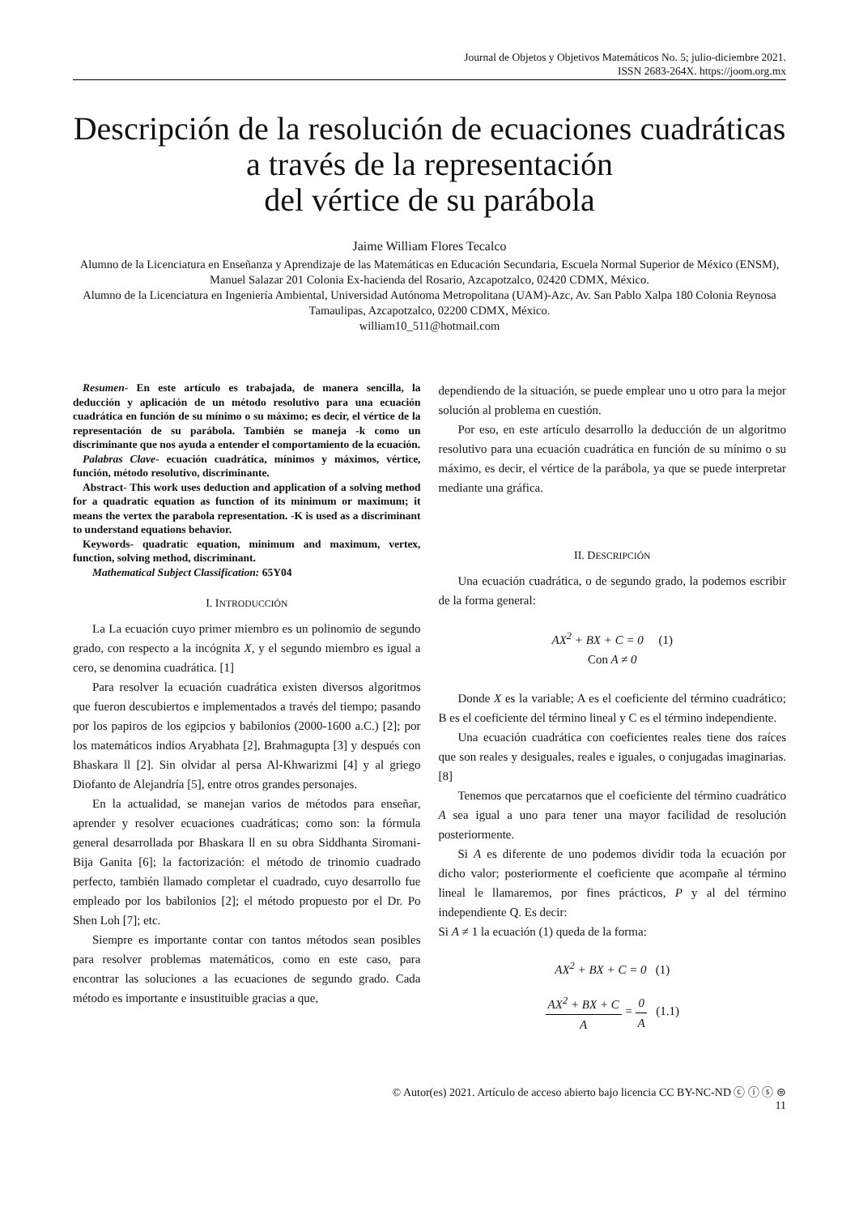Journal de Objetos y Objetivos Matemáticos No. 5; julio-diciembre 2021.
ISSN 2683-264X. https://joom.org.mx
Descripción de la resolución de ecuaciones cuadráticas a través de la representación
del vértice de su parábola
Jaime William Flores Tecalco
Alumno de la Licenciatura en Enseñanza y Aprendizaje de las Matemáticas en Educación Secundaria, Escuela Normal Superior de México (ENSM), Manuel Salazar 201 Colonia Ex-hacienda del Rosario, Azcapotzalco, 02420 CDMX, México.
Alumno de la Licenciatura en Ingeniería Ambiental, Universidad Autónoma Metropolitana (UAM)-Azc, Av. San Pablo Xalpa 180 Colonia Reynosa Tamaulipas, Azcapotzalco, 02200 CDMX, México.
william10_511@hotmail.com
Resumen- En este artículo es trabajada, de manera sencilla, la deducción y aplicación de un método resolutivo para una ecuación cuadrática en función de su mínimo o su máximo; es decir, el vértice de la representación de su parábola. También se maneja -k como un discriminante que nos ayuda a entender el comportamiento de la ecuación.
Palabras Clave- ecuación cuadrática, mínimos y máximos, vértice, función, método resolutivo, discriminante.
Abstract- This work uses deduction and application of a solving method for a quadratic equation as function of its minimum or maximum; it means the vertex the parabola representation. -K is used as a discriminant to understand equations behavior.
Keywords- quadratic equation, minimum and maximum, vertex, function, solving method, discriminant.
Mathematical Subject Classification: 65Y04
I. INTRODUCCIÓN
La La ecuación cuyo primer miembro es un polinomio de segundo grado, con respecto a la incógnita X, y el segundo miembro es igual a cero, se denomina cuadrática. [1]
Para resolver la ecuación cuadrática existen diversos algoritmos que fueron descubiertos e implementados a través del tiempo; pasando por los papiros de los egipcios y babilonios (2000-1600 a.C.) [2]; por los matemáticos indios Aryabhata [2], Brahmagupta [3] y después con Bhaskara ll [2]. Sin olvidar al persa Al-Khwarizmi [4] y al griego Diofanto de Alejandría [5], entre otros grandes personajes.
En la actualidad, se manejan varios de métodos para enseñar, aprender y resolver ecuaciones cuadráticas; como son: la fórmula general desarrollada por Bhaskara ll en su obra Siddhanta Siromani-Bija Ganita [6]; la factorización: el método de trinomio cuadrado perfecto, también llamado completar el cuadrado, cuyo desarrollo fue empleado por los babilonios [2]; el método propuesto por el Dr. Po Shen Loh [7]; etc.
Siempre es importante contar con tantos métodos sean posibles para resolver problemas matemáticos, como en este caso, para encontrar las soluciones a las ecuaciones de segundo grado. Cada método es importante e insustituible gracias a que,
dependiendo de la situación, se puede emplear uno u otro para la mejor solución al problema en cuestión.
Por eso, en este artículo desarrollo la deducción de un algoritmo resolutivo para una ecuación cuadrática en función de su mínimo o su máximo, es decir, el vértice de la parábola, ya que se puede interpretar mediante una gráfica.
II. DESCRIPCIÓN
Una ecuación cuadrática, o de segundo grado, la podemos escribir de la forma general:
AX<sup>2</sup> + BX + C = 0 (1)
Con A ≠ 0
Donde X es la variable; A es el coeficiente del término cuadrático; B es el coeficiente del término lineal y C es el término independiente.
Una ecuación cuadrática con coeficientes reales tiene dos raíces que son reales y desiguales, reales e iguales, o conjugadas imaginarias. [8]
Tenemos que percatarnos que el coeficiente del término cuadrático A sea igual a uno para tener una mayor facilidad de resolución posteriormente.
Si A es diferente de uno podemos dividir toda la ecuación por dicho valor; posteriormente el coeficiente que acompañe al término lineal le llamaremos, por fines prácticos, P y al del término independiente Q. Es decir:
Si A ≠ 1 la ecuación (1) queda de la forma:
AX<sup>2</sup> + BX + C = 0 (1)
AX<sup>2</sup> + BX + C A = 0 A (1.1)
© Autor(es) 2021. Artículo de acceso abierto bajo licencia CC BY-NC-ND ⓒ ⓘ ⓢ ⊜
11